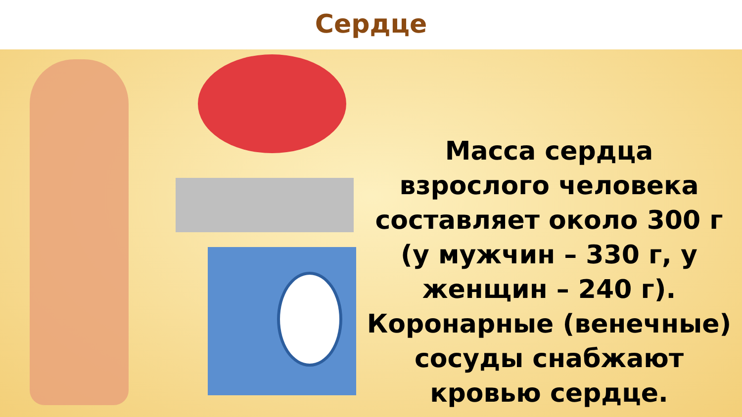Сердце
Масса сердца взрослого человека составляет около 300 г (у мужчин – 330 г, у женщин – 240 г). Коронарные (венечные) сосуды снабжают кровью сердце.